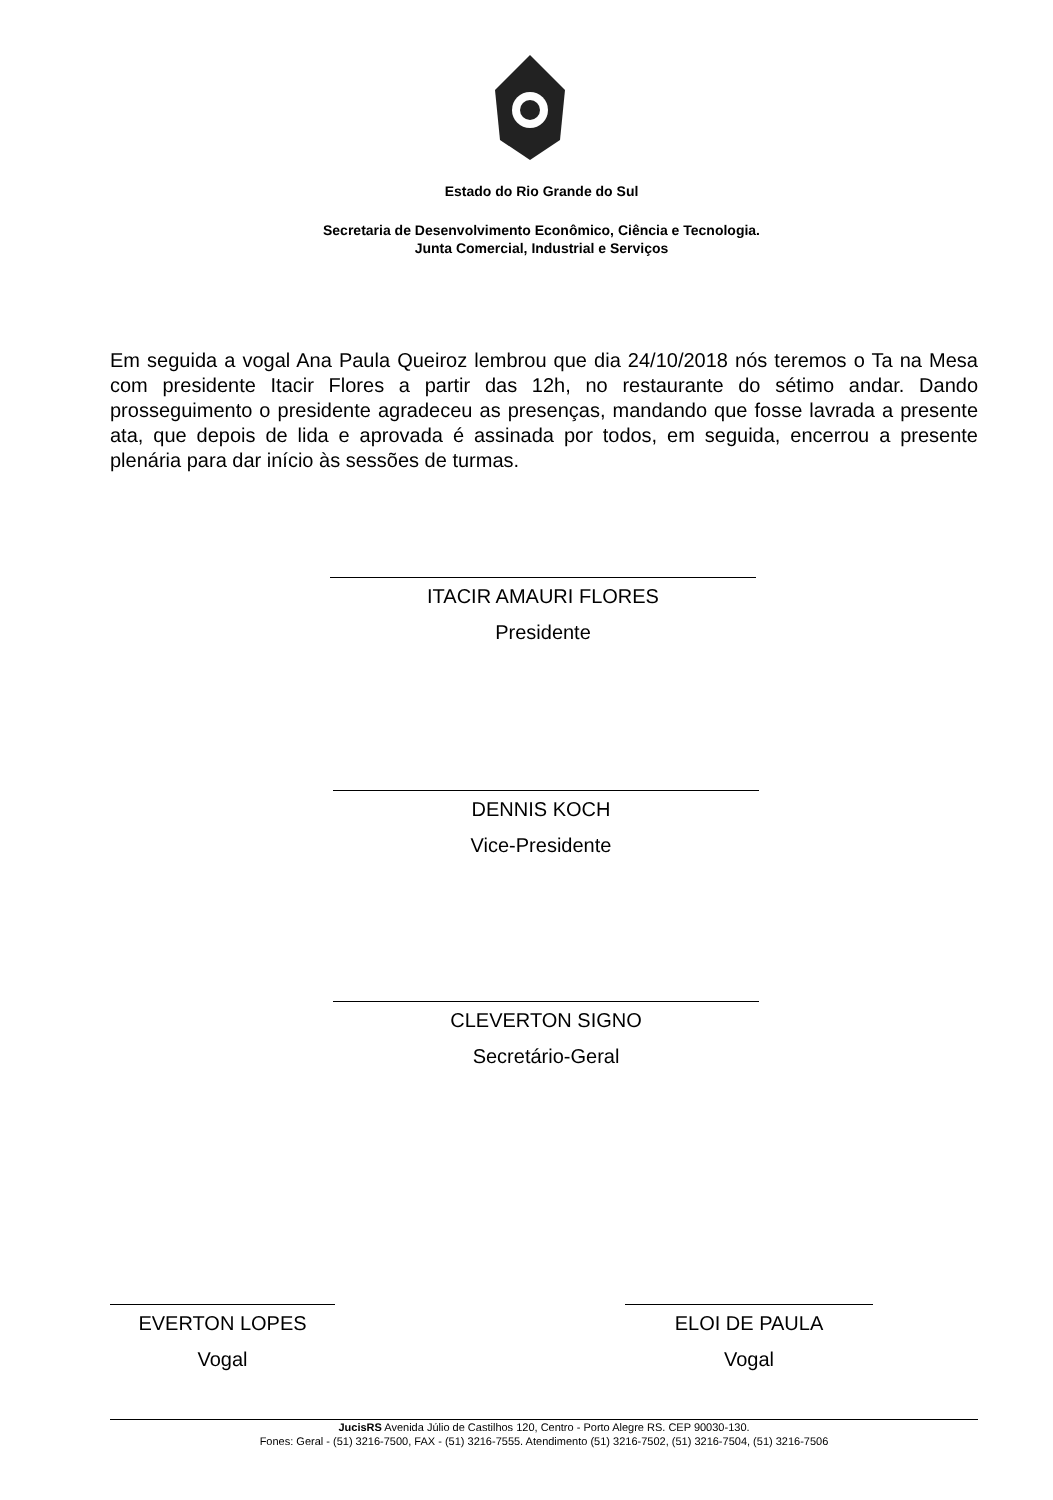Estado do Rio Grande do Sul
Secretaria de Desenvolvimento Econômico, Ciência e Tecnologia.
Junta Comercial, Industrial e Serviços
Em seguida a vogal Ana Paula Queiroz lembrou que dia 24/10/2018 nós teremos o Ta na Mesa com presidente Itacir Flores a partir das 12h, no restaurante do sétimo andar. Dando prosseguimento o presidente agradeceu as presenças, mandando que fosse lavrada a presente ata, que depois de lida e aprovada é assinada por todos, em seguida, encerrou a presente plenária para dar início às sessões de turmas.
ITACIR AMAURI FLORES
Presidente
DENNIS KOCH
Vice-Presidente
CLEVERTON SIGNO
Secretário-Geral
EVERTON LOPES
Vogal
ELOI DE PAULA
Vogal
JucisRS Avenida Júlio de Castilhos 120, Centro - Porto Alegre RS. CEP 90030-130.
Fones: Geral - (51) 3216-7500, FAX - (51) 3216-7555. Atendimento (51) 3216-7502, (51) 3216-7504, (51) 3216-7506